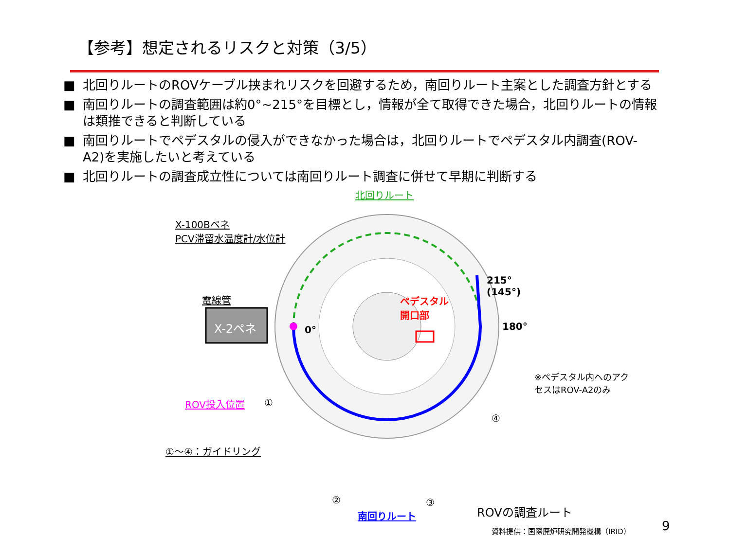【参考】想定されるリスクと対策（3/5）
■ 北回りルートのROVケーブル挟まれリスクを回避するため，南回りルート主案とした調査方針とする
■ 南回りルートの調査範囲は約0°~215°を目標とし，情報が全て取得できた場合，北回りルートの情報は類推できると判断している
■ 南回りルートでペデスタルの侵入ができなかった場合は，北回りルートでペデスタル内調査(ROV-A2)を実施したいと考えている
■ 北回りルートの調査成立性については南回りルート調査に併せて早期に判断する
北回りルート
X-100Bペネ
PCV滞留水温度計/水位計
215°
(145°)
電線管
ペデスタル
開口部
180°
X-2ペネ 0°
※ペデスタル内へのアク
セスはROV-A2のみ
ROV投入位置 ①
④
①～④：ガイドリング
② ③
ROVの調査ルート
南回りルート
資料提供：国際廃炉研究開発機構（IRID） 9